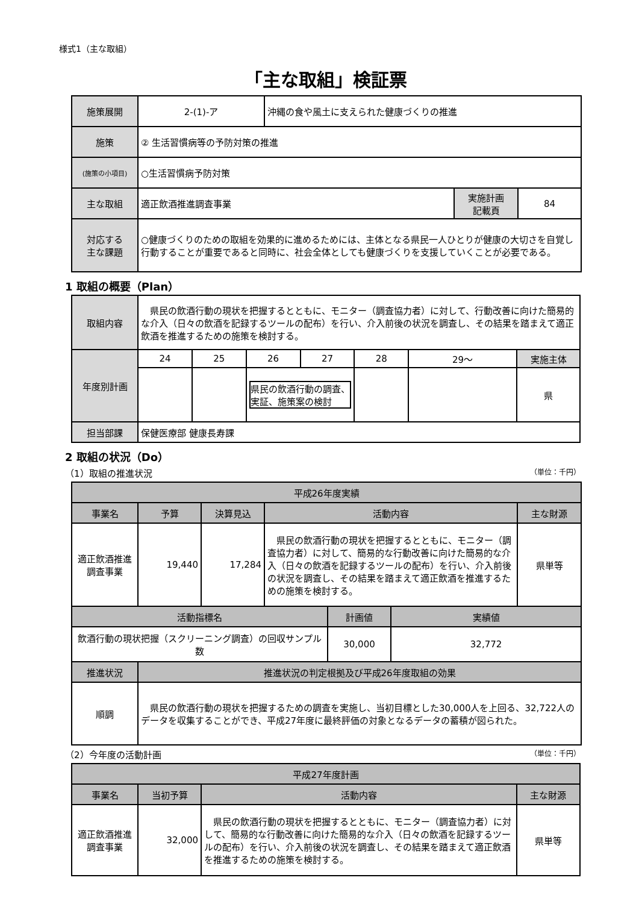様式1（主な取組）
「主な取組」検証票
| 施策展開 | 2-(1)-ア | 沖縄の食や風土に支えられた健康づくりの推進 | | |
| 施策 | ② 生活習慣病等の予防対策の推進 | | | |
| (施策の小項目) | ○生活習慣病予防対策 | | | |
| 主な取組 | 適正飲酒推進調査事業 | | 実施計画 記載頁 | 84 |
| 対応する 主な課題 | ○健康づくりのための取組を効果的に進めるためには、主体となる県民一人ひとりが健康の大切さを自覚し行動することが重要であると同時に、社会全体としても健康づくりを支援していくことが必要である。 | | | |
1 取組の概要（Plan）
| 取組内容 | 県民の飲酒行動の現状を把握するとともに、モニター（調査協力者）に対して、行動改善に向けた簡易的な介入（日々の飲酒を記録するツールの配布）を行い、介入前後の状況を調査し、その結果を踏まえて適正飲酒を推進するための施策を検討する。 | | | | | | |
| 年度別計画 | 24 | 25 | 26 | 27 | 28 | 29～ | 実施主体 |
| | | | 県民の飲酒行動の調査、実証、施策案の検討 | | | | 県 |
| 担当部課 | 保健医療部 健康長寿課 | | | | | | |
2 取組の状況（Do）
（1）取組の推進状況 （単位：千円）
| 平成26年度実績 | | | | | | |
| --- | --- | --- | --- | --- | --- | --- |
| 事業名 | 予算 | 決算見込 | 活動内容 | | | 主な財源 |
| 適正飲酒推進調査事業 | 19,440 | 17,284 | 県民の飲酒行動の現状を把握するとともに、モニター（調査協力者）に対して、簡易的な行動改善に向けた簡易的な介入（日々の飲酒を記録するツールの配布）を行い、介入前後の状況を調査し、その結果を踏まえて適正飲酒を推進するための施策を検討する。 | | | 県単等 |
| 活動指標名 | | | | 計画値 | 実績値 | |
| 飲酒行動の現状把握（スクリーニング調査）の回収サンプル数 | | | | 30,000 | 32,772 | |
| 推進状況 | 推進状況の判定根拠及び平成26年度取組の効果 | | | | | |
| 順調 | 県民の飲酒行動の現状を把握するための調査を実施し、当初目標とした30,000人を上回る、32,722人のデータを収集することができ、平成27年度に最終評価の対象となるデータの蓄積が図られた。 | | | | | |
（2）今年度の活動計画 （単位：千円）
| 平成27年度計画 | | | |
| --- | --- | --- | --- |
| 事業名 | 当初予算 | 活動内容 | 主な財源 |
| 適正飲酒推進調査事業 | 32,000 | 県民の飲酒行動の現状を把握するとともに、モニター（調査協力者）に対して、簡易的な行動改善に向けた簡易的な介入（日々の飲酒を記録するツールの配布）を行い、介入前後の状況を調査し、その結果を踏まえて適正飲酒を推進するための施策を検討する。 | 県単等 |